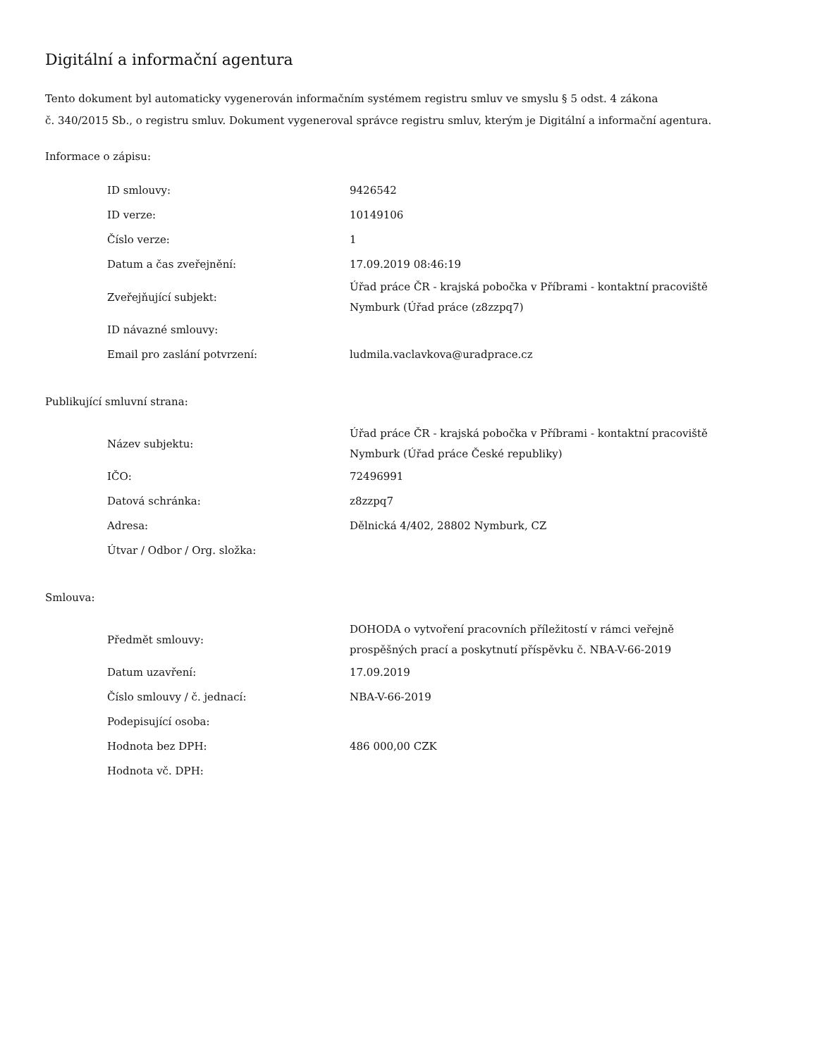Digitální a informační agentura
Tento dokument byl automaticky vygenerován informačním systémem registru smluv ve smyslu § 5 odst. 4 zákona
č. 340/2015 Sb., o registru smluv. Dokument vygeneroval správce registru smluv, kterým je Digitální a informační agentura.
Informace o zápisu:
| ID smlouvy: | 9426542 |
| ID verze: | 10149106 |
| Číslo verze: | 1 |
| Datum a čas zveřejnění: | 17.09.2019 08:46:19 |
| Zveřejňující subjekt: | Úřad práce ČR - krajská pobočka v Příbrami - kontaktní pracoviště Nymburk (Úřad práce (z8zzpq7) |
| ID návazné smlouvy: | |
| Email pro zaslání potvrzení: | ludmila.vaclavkova@uradprace.cz |
Publikující smluvní strana:
| Název subjektu: | Úřad práce ČR - krajská pobočka v Příbrami - kontaktní pracoviště Nymburk (Úřad práce České republiky) |
| IČO: | 72496991 |
| Datová schránka: | z8zzpq7 |
| Adresa: | Dělnická 4/402, 28802 Nymburk, CZ |
| Útvar / Odbor / Org. složka: | |
Smlouva:
| Předmět smlouvy: | DOHODA o vytvoření pracovních příležitostí v rámci veřejně prospěšných prací a poskytnutí příspěvku č. NBA-V-66-2019 |
| Datum uzavření: | 17.09.2019 |
| Číslo smlouvy / č. jednací: | NBA-V-66-2019 |
| Podepisující osoba: | |
| Hodnota bez DPH: | 486 000,00 CZK |
| Hodnota vč. DPH: | |